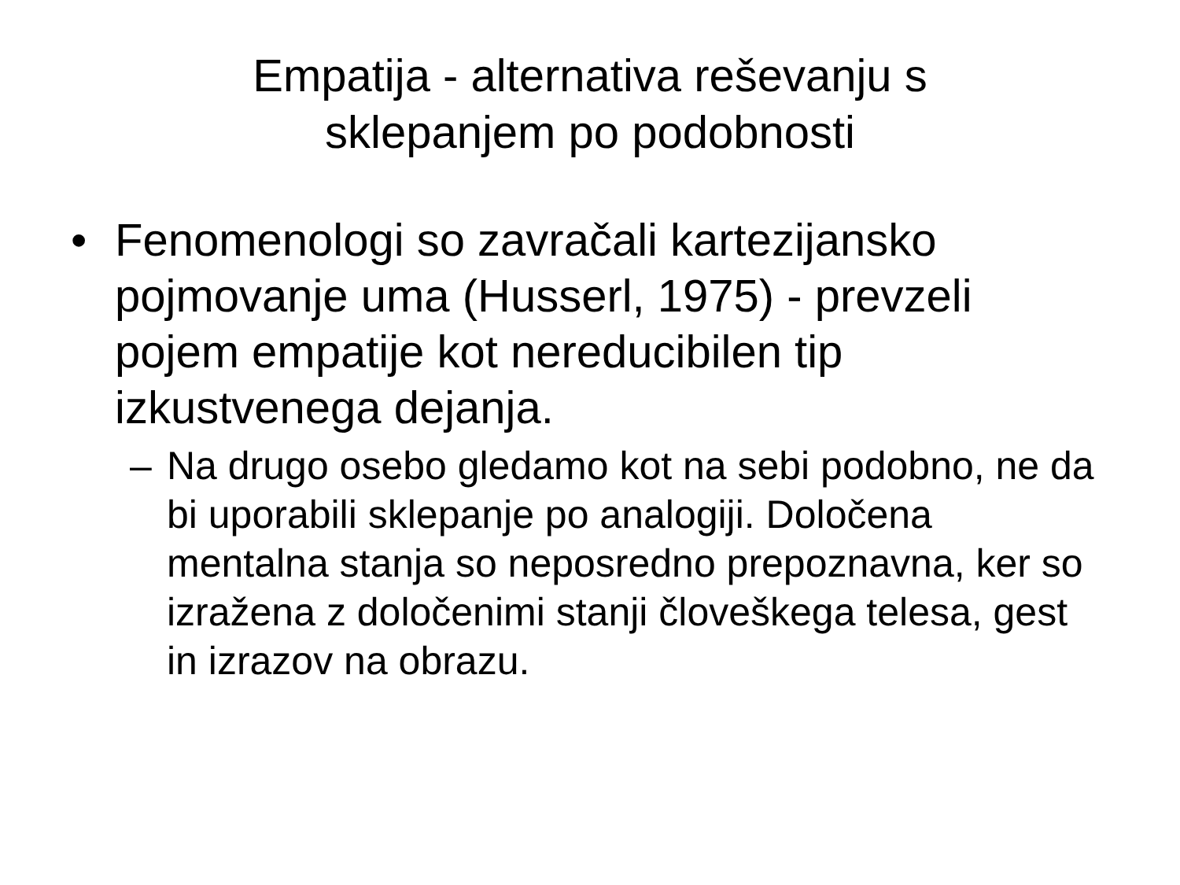Empatija - alternativa reševanju s
sklepanjem po podobnosti
• Fenomenologi so zavračali kartezijansko pojmovanje uma (Husserl, 1975) - prevzeli pojem empatije kot nereducibilen tip izkustvenega dejanja.
– Na drugo osebo gledamo kot na sebi podobno, ne da bi uporabili sklepanje po analogiji. Določena mentalna stanja so neposredno prepoznavna, ker so izražena z določenimi stanji človeškega telesa, gest in izrazov na obrazu.